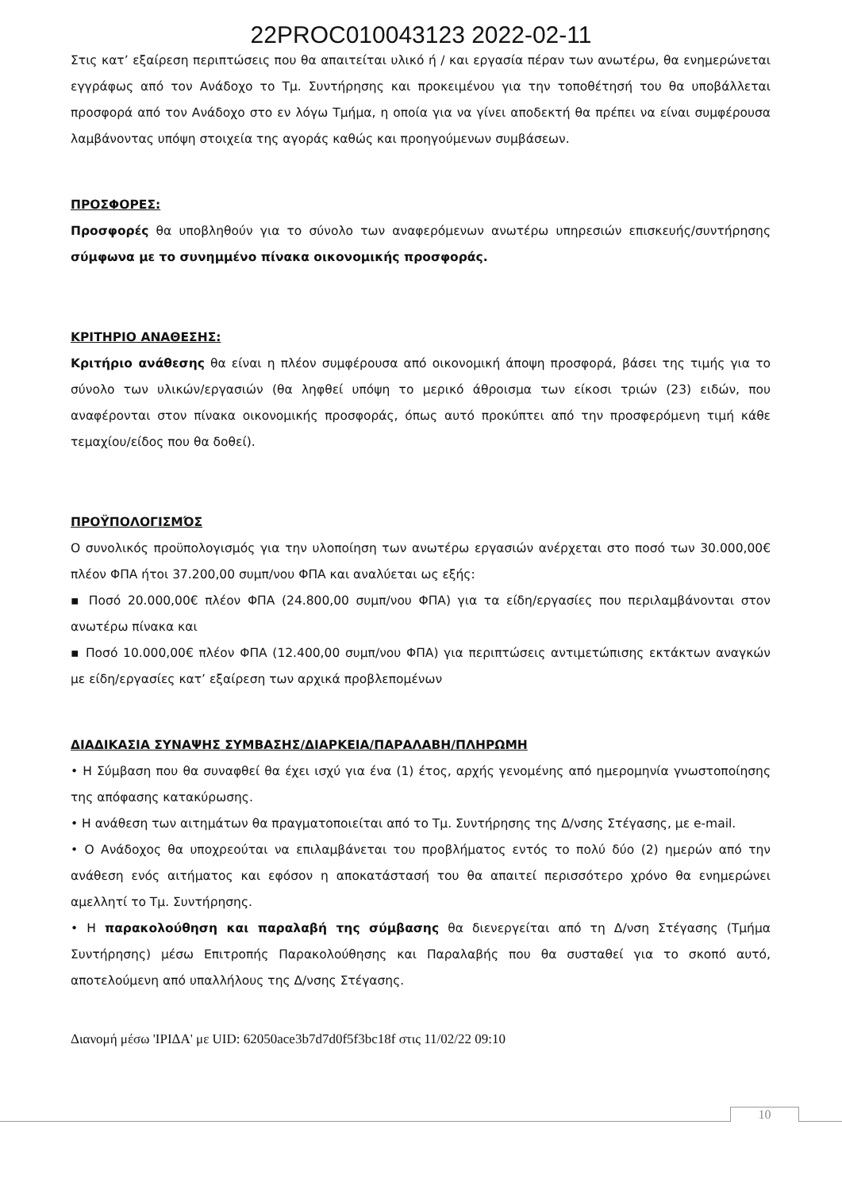22PROC010043123 2022-02-11
Στις κατ’ εξαίρεση περιπτώσεις που θα απαιτείται υλικό ή / και εργασία πέραν των ανωτέρω, θα ενημερώνεται εγγράφως από τον Ανάδοχο το Τμ. Συντήρησης και προκειμένου για την τοποθέτησή του θα υποβάλλεται προσφορά από τον Ανάδοχο στο εν λόγω Τμήμα, η οποία για να γίνει αποδεκτή θα πρέπει να είναι συμφέρουσα λαμβάνοντας υπόψη στοιχεία της αγοράς καθώς και προηγούμενων συμβάσεων.
ΠΡΟΣΦΟΡΕΣ:
Προσφορές θα υποβληθούν για το σύνολο των αναφερόμενων ανωτέρω υπηρεσιών επισκευής/συντήρησης σύμφωνα με το συνημμένο πίνακα οικονομικής προσφοράς.
ΚΡΙΤΗΡΙΟ ΑΝΑΘΕΣΗΣ:
Κριτήριο ανάθεσης θα είναι η πλέον συμφέρουσα από οικονομική άποψη προσφορά, βάσει της τιμής για το σύνολο των υλικών/εργασιών (θα ληφθεί υπόψη το μερικό άθροισμα των είκοσι τριών (23) ειδών, που αναφέρονται στον πίνακα οικονομικής προσφοράς, όπως αυτό προκύπτει από την προσφερόμενη τιμή κάθε τεμαχίου/είδος που θα δοθεί).
ΠΡΟΫΠΟΛΟΓΙΣΜΌΣ
Ο συνολικός προϋπολογισμός για την υλοποίηση των ανωτέρω εργασιών ανέρχεται στο ποσό των 30.000,00€ πλέον ΦΠΑ ήτοι 37.200,00 συμπ/νου ΦΠΑ και αναλύεται ως εξής:
▪ Ποσό 20.000,00€ πλέον ΦΠΑ (24.800,00 συμπ/νου ΦΠΑ) για τα είδη/εργασίες που περιλαμβάνονται στον ανωτέρω πίνακα και
▪ Ποσό 10.000,00€ πλέον ΦΠΑ (12.400,00 συμπ/νου ΦΠΑ) για περιπτώσεις αντιμετώπισης εκτάκτων αναγκών με είδη/εργασίες κατ’ εξαίρεση των αρχικά προβλεπομένων
ΔΙΑΔΙΚΑΣΙΑ ΣΥΝΑΨΗΣ ΣΥΜΒΑΣΗΣ/ΔΙΑΡΚΕΙΑ/ΠΑΡΑΛΑΒΗ/ΠΛΗΡΩΜΗ
• Η Σύμβαση που θα συναφθεί θα έχει ισχύ για ένα (1) έτος, αρχής γενομένης από ημερομηνία γνωστοποίησης της απόφασης κατακύρωσης.
• Η ανάθεση των αιτημάτων θα πραγματοποιείται από το Τμ. Συντήρησης της Δ/νσης Στέγασης, με e-mail.
• Ο Ανάδοχος θα υποχρεούται να επιλαμβάνεται του προβλήματος εντός το πολύ δύο (2) ημερών από την ανάθεση ενός αιτήματος και εφόσον η αποκατάστασή του θα απαιτεί περισσότερο χρόνο θα ενημερώνει αμελλητί το Τμ. Συντήρησης.
• Η παρακολούθηση και παραλαβή της σύμβασης θα διενεργείται από τη Δ/νση Στέγασης (Τμήμα Συντήρησης) μέσω Επιτροπής Παρακολούθησης και Παραλαβής που θα συσταθεί για το σκοπό αυτό, αποτελούμενη από υπαλλήλους της Δ/νσης Στέγασης.
Διανομή μέσω 'ΙΡΙΔΑ' με UID: 62050ace3b7d7d0f5f3bc18f στις 11/02/22 09:10
10